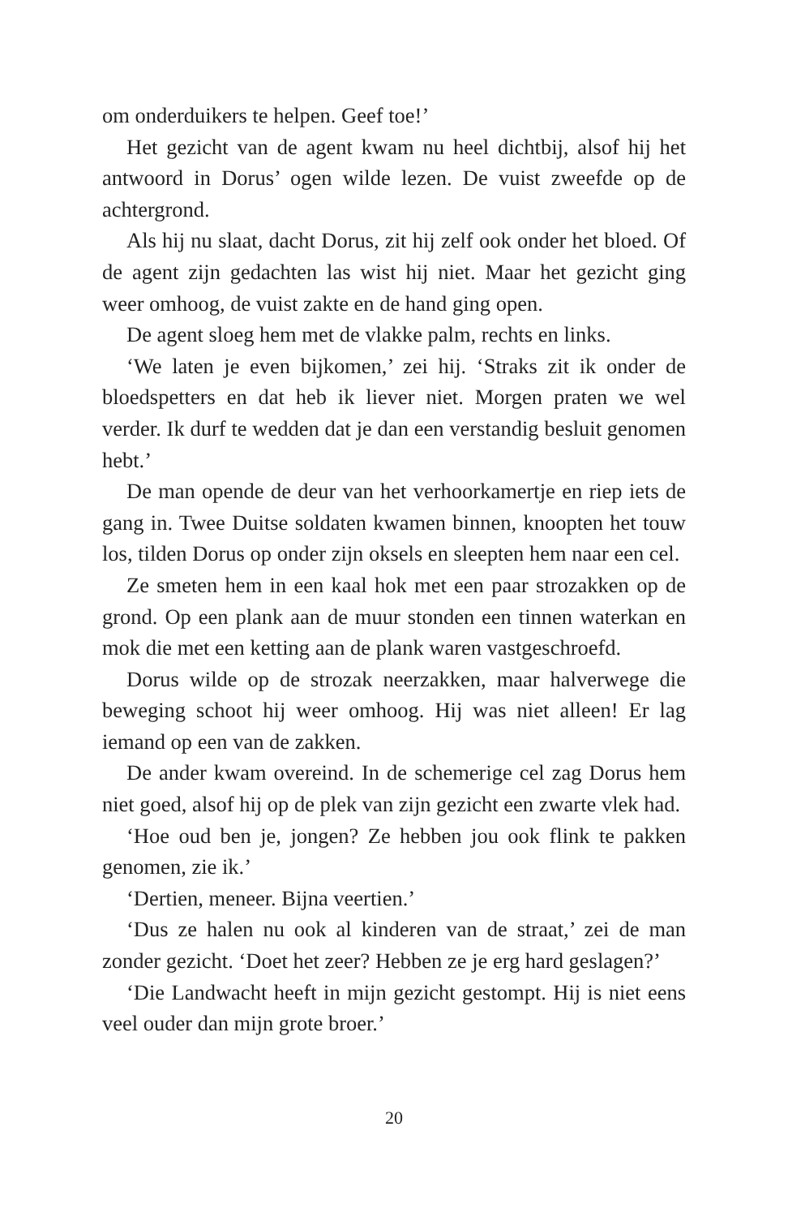om onderduikers te helpen. Geef toe!’
Het gezicht van de agent kwam nu heel dichtbij, alsof hij het antwoord in Dorus’ ogen wilde lezen. De vuist zweefde op de achtergrond.
Als hij nu slaat, dacht Dorus, zit hij zelf ook onder het bloed. Of de agent zijn gedachten las wist hij niet. Maar het gezicht ging weer omhoog, de vuist zakte en de hand ging open.
De agent sloeg hem met de vlakke palm, rechts en links.
‘We laten je even bijkomen,’ zei hij. ‘Straks zit ik onder de bloedspetters en dat heb ik liever niet. Morgen praten we wel verder. Ik durf te wedden dat je dan een verstandig besluit genomen hebt.’
De man opende de deur van het verhoorkamertje en riep iets de gang in. Twee Duitse soldaten kwamen binnen, knoopten het touw los, tilden Dorus op onder zijn oksels en sleepten hem naar een cel.
Ze smeten hem in een kaal hok met een paar strozakken op de grond. Op een plank aan de muur stonden een tinnen waterkan en mok die met een ketting aan de plank waren vastgeschroefd.
Dorus wilde op de strozak neerzakken, maar halverwege die beweging schoot hij weer omhoog. Hij was niet alleen! Er lag iemand op een van de zakken.
De ander kwam overeind. In de schemerige cel zag Dorus hem niet goed, alsof hij op de plek van zijn gezicht een zwarte vlek had.
‘Hoe oud ben je, jongen? Ze hebben jou ook flink te pakken genomen, zie ik.’
‘Dertien, meneer. Bijna veertien.’
‘Dus ze halen nu ook al kinderen van de straat,’ zei de man zonder gezicht. ‘Doet het zeer? Hebben ze je erg hard geslagen?’
‘Die Landwacht heeft in mijn gezicht gestompt. Hij is niet eens veel ouder dan mijn grote broer.’
20